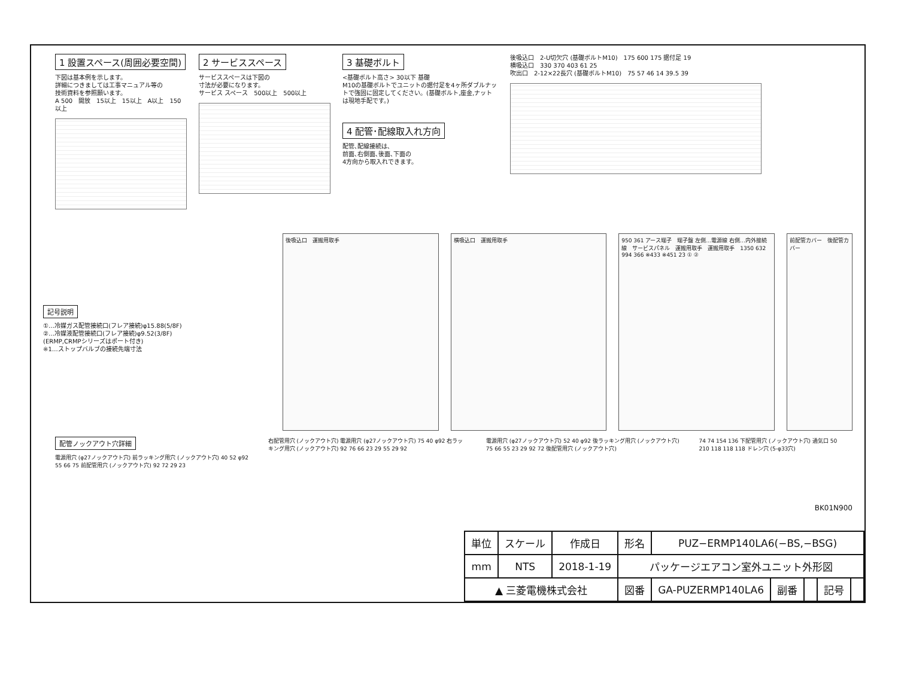1 設置スペース(周囲必要空間)
下図は基本例を示します。
詳細につきましては工事マニュアル等の
技術資料を参照願います。
A 500　開放　15以上　15以上　A以上　150以上
2 サービススペース
サービススペースは下図の
寸法が必要になります。
サービス スペース　500以上　500以上
3 基礎ボルト
<基礎ボルト高さ> 30以下 基礎
M10の基礎ボルトでユニットの据付足を4ヶ所ダブルナットで強固に固定してください。(基礎ボルト,座金,ナットは現地手配です。)
4 配管･配線取入れ方向
配管､配線接続は､
前面､右側面､後面､下面の
4方向から取入れできます。
後吸込口　2-U切欠穴 (基礎ボルトM10)　175 600 175 据付足 19
横吸込口　330 370 403 61 25
吹出口　2-12×22長穴 (基礎ボルトM10)　75 57 46 14 39.5 39
記号説明
①…冷媒ガス配管接続口(フレア接続)φ15.88(5/8F)
②…冷媒液配管接続口(フレア接続)φ9.52(3/8F)
(ERMP,CRMPシリーズはポート付き)
※1…ストップバルブの接続先端寸法
後吸込口　運搬用取手 横吸込口　運搬用取手 950 361 アース端子　端子盤 左側…電源線 右側…内外接続線　サービスパネル　運搬用取手　運搬用取手　1350 632 994 366 ※433 ※451 23 ① ②
前配管カバー　後配管カバー
配管ノックアウト穴詳細
電源用穴 (φ27ノックアウト穴) 前ラッキング用穴 (ノックアウト穴) 40 52 φ92 55 66 75 前配管用穴 (ノックアウト穴) 92 72 29 23
右配管用穴 (ノックアウト穴) 電源用穴 (φ27ノックアウト穴) 75 40 φ92 右ラッキング用穴 (ノックアウト穴) 92 76 66 23 29 55 29 92
電源用穴 (φ27ノックアウト穴) 52 40 φ92 後ラッキング用穴 (ノックアウト穴) 75 66 55 23 29 92 72 後配管用穴 (ノックアウト穴)
74 74 154 136 下配管用穴 (ノックアウト穴) 通気口 50 210 118 118 118 ドレン穴 (5-φ33穴)
BK01N900
| 単位 | スケール | 作成日 | 形名 | PUZ−ERMP140LA6(−BS,−BSG) | | | | |
| mm | NTS | 2018-1-19 | パッケージエアコン室外ユニット外形図 | | | | | |
| ▲ 三菱電機株式会社 | | | 図番 | GA-PUZERMP140LA6 | 副番 | | 記号 | |